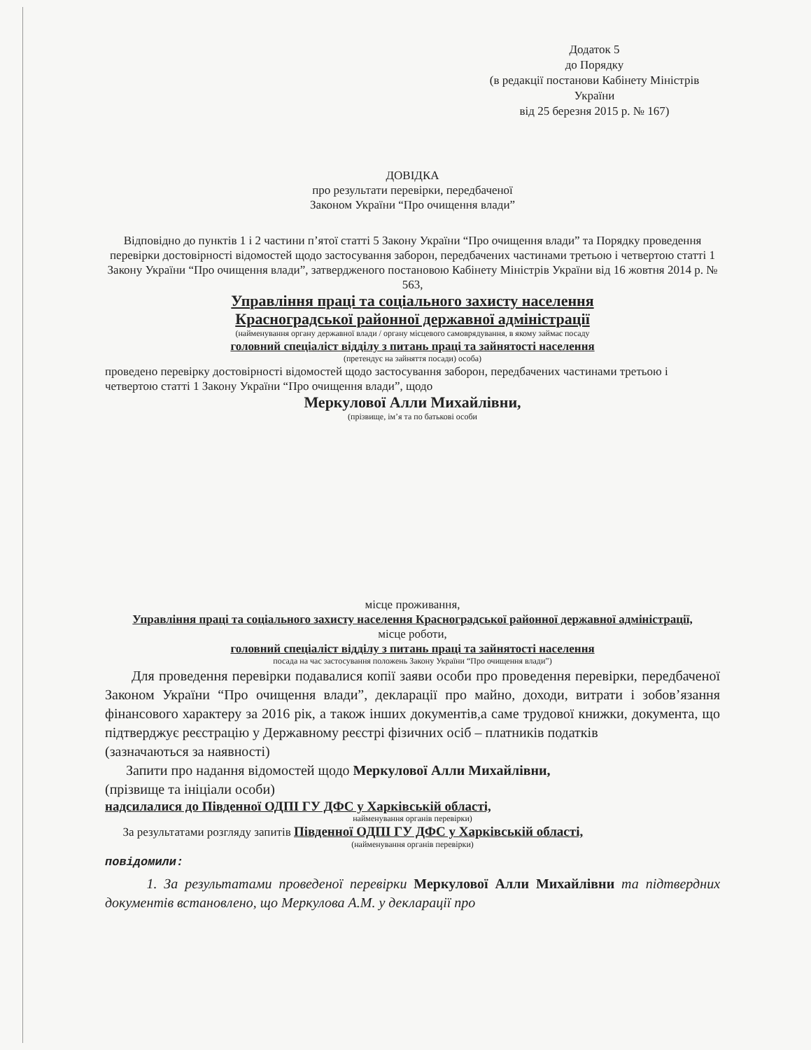Додаток 5
до Порядку
(в редакції постанови Кабінету Міністрів України
від 25 березня 2015 р. № 167)
ДОВІДКА
про результати перевірки, передбаченої
Законом України “Про очищення влади”
Відповідно до пунктів 1 і 2 частини п’ятої статті 5 Закону України “Про очищення влади” та Порядку проведення перевірки достовірності відомостей щодо застосування заборон, передбачених частинами третьою і четвертою статті 1 Закону України “Про очищення влади”, затвердженого постановою Кабінету Міністрів України від 16 жовтня 2014 р. № 563,
Управління праці та соціального захисту населення
Красноградської районної державної адміністрації
(найменування органу державної влади / органу місцевого самоврядування, в якому займає посаду
головний спеціаліст відділу з питань праці та зайнятості населення
(претендує на зайняття посади) особа)
проведено перевірку достовірності відомостей щодо застосування заборон, передбачених частинами третьою і четвертою статті 1 Закону України “Про очищення влади”, щодо
Меркулової Алли Михайлівни,
(прізвище, ім’я та по батькові особи
місце проживання,
Управління праці та соціального захисту населення Красноградської районної державної адміністрації,
місце роботи,
головний спеціаліст відділу з питань праці та зайнятості населення
посада на час застосування положень Закону України “Про очищення влади”)
Для проведення перевірки подавалися копії заяви особи про проведення перевірки, передбаченої Законом України “Про очищення влади”, декларації про майно, доходи, витрати і зобов’язання фінансового характеру за 2016 рік, а також інших документів,а саме трудової книжки, документа, що підтверджує реєстрацію у Державному реєстрі фізичних осіб – платників податків
(зазначаються за наявності)
Запити про надання відомостей щодо Меркулової Алли Михайлівни,
(прізвище та ініціали особи)
надсилалися до Південної ОДПІ ГУ ДФС у Харківській області,
найменування органів перевірки)
За результатами розгляду запитів Південної ОДПІ ГУ ДФС у Харківській області,
(найменування органів перевірки)
повідомили:
1. За результатами проведеної перевірки Меркулової Алли Михайлівни та підтвердних документів встановлено, що Меркулова А.М. у декларації про